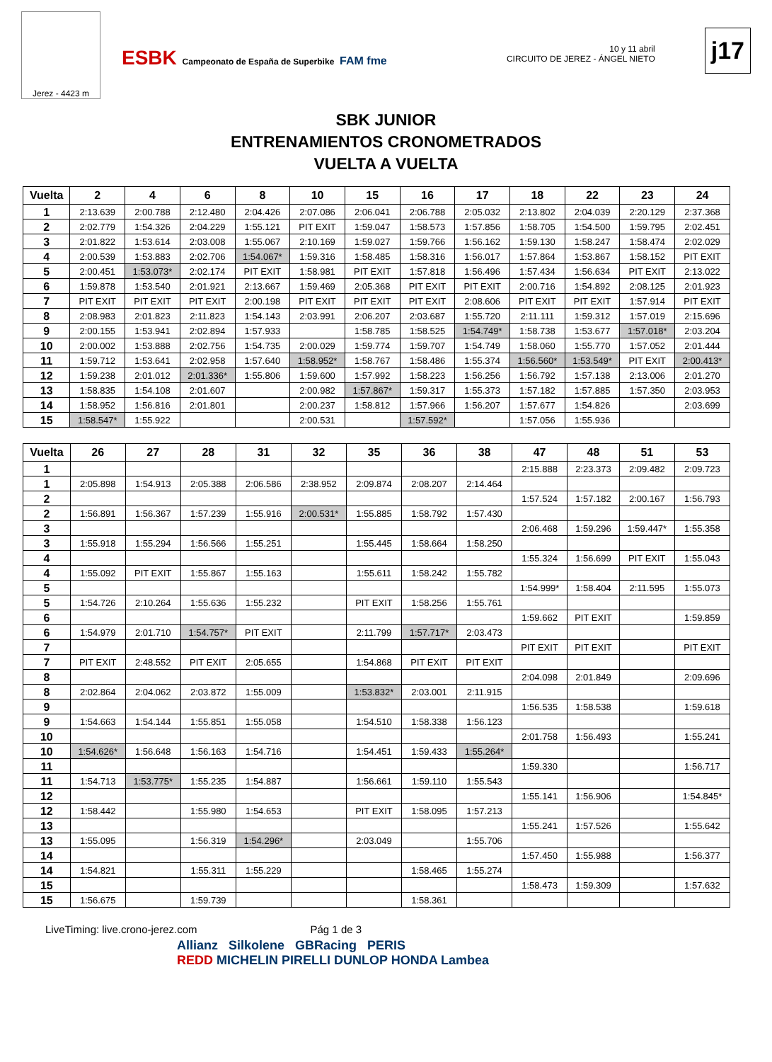Jerez - 4423 m
ESBK Campeonato de España de Superbike FAM fme
10 y 11 abril
CIRCUITO DE JEREZ - ÁNGEL NIETO
j17
SBK JUNIOR
ENTRENAMIENTOS CRONOMETRADOS
VUELTA A VUELTA
| Vuelta | 2 | 4 | 6 | 8 | 10 | 15 | 16 | 17 | 18 | 22 | 23 | 24 |
| --- | --- | --- | --- | --- | --- | --- | --- | --- | --- | --- | --- | --- |
| 1 | 2:13.639 | 2:00.788 | 2:12.480 | 2:04.426 | 2:07.086 | 2:06.041 | 2:06.788 | 2:05.032 | 2:13.802 | 2:04.039 | 2:20.129 | 2:37.368 |
| 2 | 2:02.779 | 1:54.326 | 2:04.229 | 1:55.121 | PIT EXIT | 1:59.047 | 1:58.573 | 1:57.856 | 1:58.705 | 1:54.500 | 1:59.795 | 2:02.451 |
| 3 | 2:01.822 | 1:53.614 | 2:03.008 | 1:55.067 | 2:10.169 | 1:59.027 | 1:59.766 | 1:56.162 | 1:59.130 | 1:58.247 | 1:58.474 | 2:02.029 |
| 4 | 2:00.539 | 1:53.883 | 2:02.706 | 1:54.067* | 1:59.316 | 1:58.485 | 1:58.316 | 1:56.017 | 1:57.864 | 1:53.867 | 1:58.152 | PIT EXIT |
| 5 | 2:00.451 | 1:53.073* | 2:02.174 | PIT EXIT | 1:58.981 | PIT EXIT | 1:57.818 | 1:56.496 | 1:57.434 | 1:56.634 | PIT EXIT | 2:13.022 |
| 6 | 1:59.878 | 1:53.540 | 2:01.921 | 2:13.667 | 1:59.469 | 2:05.368 | PIT EXIT | PIT EXIT | 2:00.716 | 1:54.892 | 2:08.125 | 2:01.923 |
| 7 | PIT EXIT | PIT EXIT | PIT EXIT | 2:00.198 | PIT EXIT | PIT EXIT | PIT EXIT | 2:08.606 | PIT EXIT | PIT EXIT | 1:57.914 | PIT EXIT |
| 8 | 2:08.983 | 2:01.823 | 2:11.823 | 1:54.143 | 2:03.991 | 2:06.207 | 2:03.687 | 1:55.720 | 2:11.111 | 1:59.312 | 1:57.019 | 2:15.696 |
| 9 | 2:00.155 | 1:53.941 | 2:02.894 | 1:57.933 | | 1:58.785 | 1:58.525 | 1:54.749* | 1:58.738 | 1:53.677 | 1:57.018* | 2:03.204 |
| 10 | 2:00.002 | 1:53.888 | 2:02.756 | 1:54.735 | 2:00.029 | 1:59.774 | 1:59.707 | 1:54.749 | 1:58.060 | 1:55.770 | 1:57.052 | 2:01.444 |
| 11 | 1:59.712 | 1:53.641 | 2:02.958 | 1:57.640 | 1:58.952* | 1:58.767 | 1:58.486 | 1:55.374 | 1:56.560* | 1:53.549* | PIT EXIT | 2:00.413* |
| 12 | 1:59.238 | 2:01.012 | 2:01.336* | 1:55.806 | 1:59.600 | 1:57.992 | 1:58.223 | 1:56.256 | 1:56.792 | 1:57.138 | 2:13.006 | 2:01.270 |
| 13 | 1:58.835 | 1:54.108 | 2:01.607 | | 2:00.982 | 1:57.867* | 1:59.317 | 1:55.373 | 1:57.182 | 1:57.885 | 1:57.350 | 2:03.953 |
| 14 | 1:58.952 | 1:56.816 | 2:01.801 | | 2:00.237 | 1:58.812 | 1:57.966 | 1:56.207 | 1:57.677 | 1:54.826 | | 2:03.699 |
| 15 | 1:58.547* | 1:55.922 | | | 2:00.531 | | 1:57.592* | | 1:57.056 | 1:55.936 | | |
| Vuelta | 26 | 27 | 28 | 31 | 32 | 35 | 36 | 38 | 47 | 48 | 51 | 53 |
| --- | --- | --- | --- | --- | --- | --- | --- | --- | --- | --- | --- | --- |
| 1 | | | | | | | | | 2:15.888 | 2:23.373 | 2:09.482 | 2:09.723 |
| 1 | 2:05.898 | 1:54.913 | 2:05.388 | 2:06.586 | 2:38.952 | 2:09.874 | 2:08.207 | 2:14.464 | | | | |
| 2 | | | | | | | | | 1:57.524 | 1:57.182 | 2:00.167 | 1:56.793 |
| 2 | 1:56.891 | 1:56.367 | 1:57.239 | 1:55.916 | 2:00.531* | 1:55.885 | 1:58.792 | 1:57.430 | | | | |
| 3 | | | | | | | | | 2:06.468 | 1:59.296 | 1:59.447* | 1:55.358 |
| 3 | 1:55.918 | 1:55.294 | 1:56.566 | 1:55.251 | | 1:55.445 | 1:58.664 | 1:58.250 | | | | |
| 4 | | | | | | | | | 1:55.324 | 1:56.699 | PIT EXIT | 1:55.043 |
| 4 | 1:55.092 | PIT EXIT | 1:55.867 | 1:55.163 | | 1:55.611 | 1:58.242 | 1:55.782 | | | | |
| 5 | | | | | | | | | 1:54.999* | 1:58.404 | 2:11.595 | 1:55.073 |
| 5 | 1:54.726 | 2:10.264 | 1:55.636 | 1:55.232 | | PIT EXIT | 1:58.256 | 1:55.761 | | | | |
| 6 | | | | | | | | | 1:59.662 | PIT EXIT | | 1:59.859 |
| 6 | 1:54.979 | 2:01.710 | 1:54.757* | PIT EXIT | | 2:11.799 | 1:57.717* | 2:03.473 | | | | |
| 7 | | | | | | | | | PIT EXIT | PIT EXIT | | PIT EXIT |
| 7 | PIT EXIT | 2:48.552 | PIT EXIT | 2:05.655 | | 1:54.868 | PIT EXIT | PIT EXIT | | | | |
| 8 | | | | | | | | | 2:04.098 | 2:01.849 | | 2:09.696 |
| 8 | 2:02.864 | 2:04.062 | 2:03.872 | 1:55.009 | | 1:53.832* | 2:03.001 | 2:11.915 | | | | |
| 9 | | | | | | | | | 1:56.535 | 1:58.538 | | 1:59.618 |
| 9 | 1:54.663 | 1:54.144 | 1:55.851 | 1:55.058 | | 1:54.510 | 1:58.338 | 1:56.123 | | | | |
| 10 | | | | | | | | | 2:01.758 | 1:56.493 | | 1:55.241 |
| 10 | 1:54.626* | 1:56.648 | 1:56.163 | 1:54.716 | | 1:54.451 | 1:59.433 | 1:55.264* | | | | |
| 11 | | | | | | | | | 1:59.330 | | | 1:56.717 |
| 11 | 1:54.713 | 1:53.775* | 1:55.235 | 1:54.887 | | 1:56.661 | 1:59.110 | 1:55.543 | | | | |
| 12 | | | | | | | | | 1:55.141 | 1:56.906 | | 1:54.845* |
| 12 | 1:58.442 | | 1:55.980 | 1:54.653 | | PIT EXIT | 1:58.095 | 1:57.213 | | | | |
| 13 | | | | | | | | | 1:55.241 | 1:57.526 | | 1:55.642 |
| 13 | 1:55.095 | | 1:56.319 | 1:54.296* | | 2:03.049 | | 1:55.706 | | | | |
| 14 | | | | | | | | | 1:57.450 | 1:55.988 | | 1:56.377 |
| 14 | 1:54.821 | | 1:55.311 | 1:55.229 | | | 1:58.465 | 1:55.274 | | | | |
| 15 | | | | | | | | | 1:58.473 | 1:59.309 | | 1:57.632 |
| 15 | 1:56.675 | | 1:59.739 | | | | 1:58.361 | | | | | |
LiveTiming: live.crono-jerez.com Pág 1 de 3
Allianz Silkolene GBRacing PERIS
REDD MICHELIN PIRELLI DUNLOP HONDA Lambea